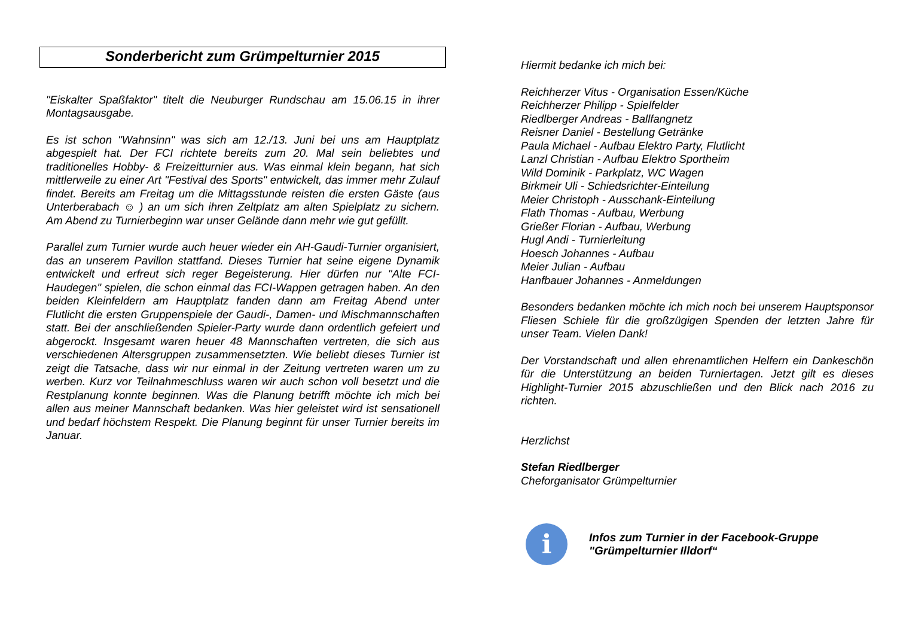Sonderbericht zum Grümpelturnier 2015
"Eiskalter Spaßfaktor" titelt die Neuburger Rundschau am 15.06.15 in ihrer Montagsausgabe.
Es ist schon "Wahnsinn" was sich am 12./13. Juni bei uns am Hauptplatz abgespielt hat. Der FCI richtete bereits zum 20. Mal sein beliebtes und traditionelles Hobby- & Freizeitturnier aus. Was einmal klein begann, hat sich mittlerweile zu einer Art "Festival des Sports" entwickelt, das immer mehr Zulauf findet. Bereits am Freitag um die Mittagsstunde reisten die ersten Gäste (aus Unterberabach ☺ ) an um sich ihren Zeltplatz am alten Spielplatz zu sichern. Am Abend zu Turnierbeginn war unser Gelände dann mehr wie gut gefüllt.
Parallel zum Turnier wurde auch heuer wieder ein AH-Gaudi-Turnier organisiert, das an unserem Pavillon stattfand. Dieses Turnier hat seine eigene Dynamik entwickelt und erfreut sich reger Begeisterung. Hier dürfen nur "Alte FCI-Haudegen" spielen, die schon einmal das FCI-Wappen getragen haben. An den beiden Kleinfeldern am Hauptplatz fanden dann am Freitag Abend unter Flutlicht die ersten Gruppenspiele der Gaudi-, Damen- und Mischmannschaften statt. Bei der anschließenden Spieler-Party wurde dann ordentlich gefeiert und abgerockt. Insgesamt waren heuer 48 Mannschaften vertreten, die sich aus verschiedenen Altersgruppen zusammensetzten. Wie beliebt dieses Turnier ist zeigt die Tatsache, dass wir nur einmal in der Zeitung vertreten waren um zu werben. Kurz vor Teilnahmeschluss waren wir auch schon voll besetzt und die Restplanung konnte beginnen. Was die Planung betrifft möchte ich mich bei allen aus meiner Mannschaft bedanken. Was hier geleistet wird ist sensationell und bedarf höchstem Respekt. Die Planung beginnt für unser Turnier bereits im Januar.
Hiermit bedanke ich mich bei:
Reichherzer Vitus - Organisation Essen/Küche
Reichherzer Philipp - Spielfelder
Riedlberger Andreas - Ballfangnetz
Reisner Daniel - Bestellung Getränke
Paula Michael - Aufbau Elektro Party, Flutlicht
Lanzl Christian - Aufbau Elektro Sportheim
Wild Dominik - Parkplatz, WC Wagen
Birkmeir Uli - Schiedsrichter-Einteilung
Meier Christoph - Ausschank-Einteilung
Flath Thomas - Aufbau, Werbung
Grießer Florian - Aufbau, Werbung
Hugl Andi - Turnierleitung
Hoesch Johannes - Aufbau
Meier Julian - Aufbau
Hanfbauer Johannes - Anmeldungen
Besonders bedanken möchte ich mich noch bei unserem Hauptsponsor Fliesen Schiele für die großzügigen Spenden der letzten Jahre für unser Team. Vielen Dank!
Der Vorstandschaft und allen ehrenamtlichen Helfern ein Dankeschön für die Unterstützung an beiden Turniertagen. Jetzt gilt es dieses Highlight-Turnier 2015 abzuschließen und den Blick nach 2016 zu richten.
Herzlichst
Stefan Riedlberger
Cheforganisator Grümpelturnier
i
Infos zum Turnier in der Facebook-Gruppe
"Grümpelturnier Illdorf“